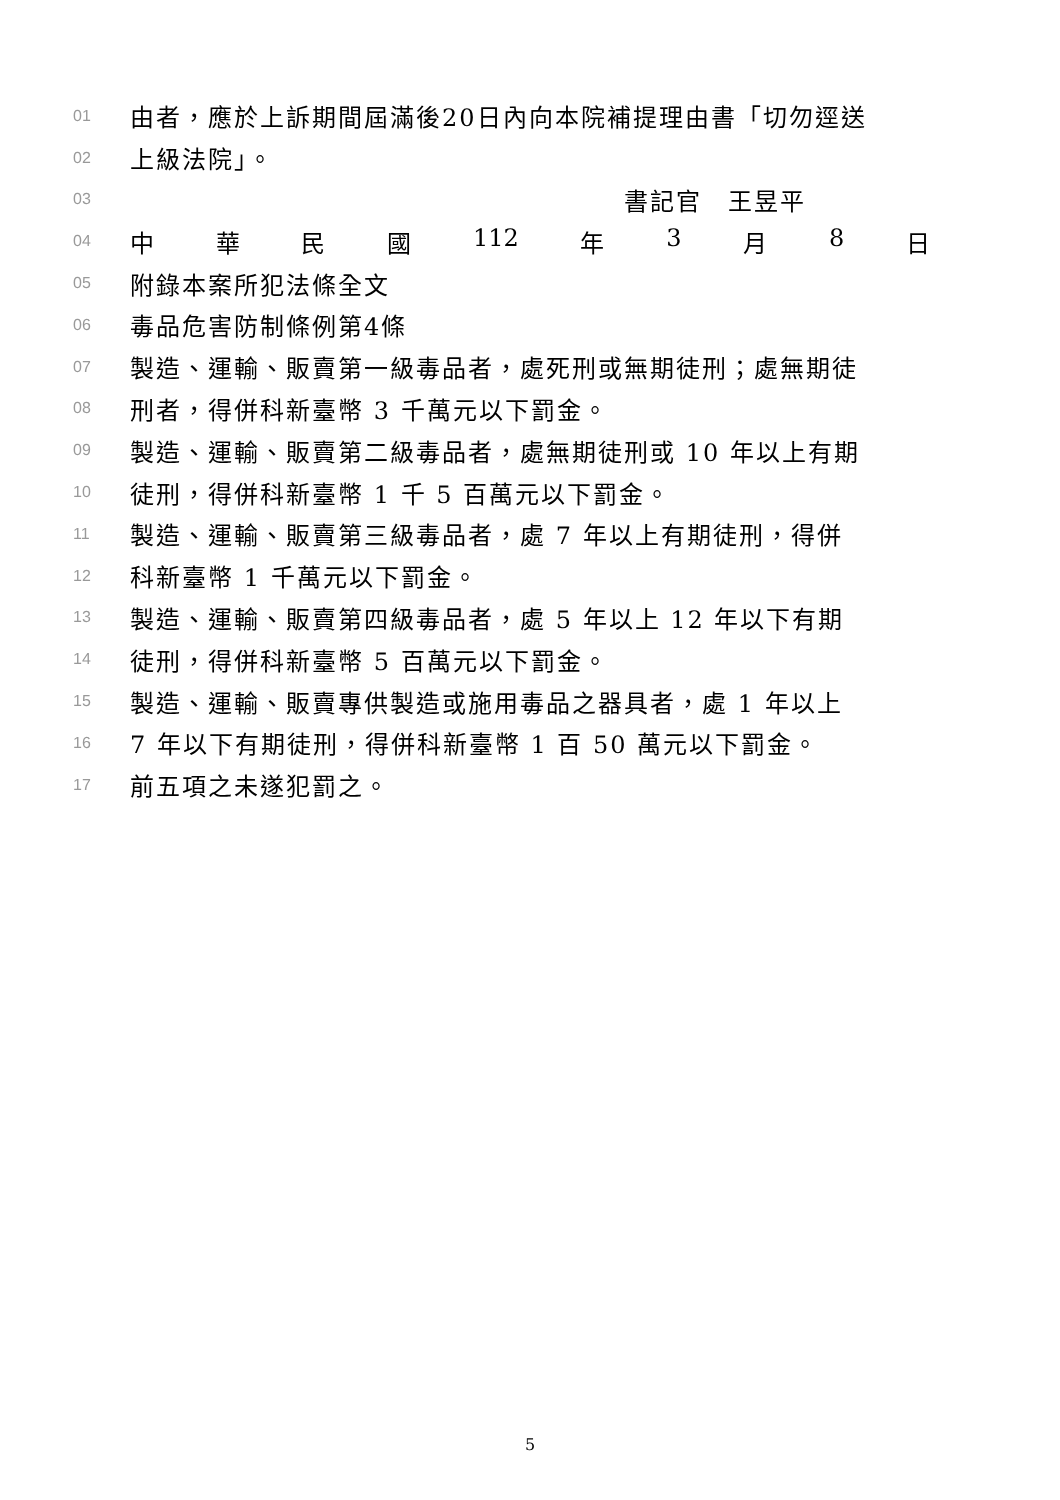01 由者，應於上訴期間屆滿後20日內向本院補提理由書「切勿逕送
02 上級法院」。
03 書記官　王昱平
04 中華民國 112 年 3 月 8 日
05 附錄本案所犯法條全文
06 毒品危害防制條例第4條
07 製造、運輸、販賣第一級毒品者，處死刑或無期徒刑；處無期徒
08 刑者，得併科新臺幣 3 千萬元以下罰金。
09 製造、運輸、販賣第二級毒品者，處無期徒刑或 10 年以上有期
10 徒刑，得併科新臺幣 1 千 5 百萬元以下罰金。
11 製造、運輸、販賣第三級毒品者，處 7 年以上有期徒刑，得併
12 科新臺幣 1 千萬元以下罰金。
13 製造、運輸、販賣第四級毒品者，處 5 年以上 12 年以下有期
14 徒刑，得併科新臺幣 5 百萬元以下罰金。
15 製造、運輸、販賣專供製造或施用毒品之器具者，處 1 年以上
16 7 年以下有期徒刑，得併科新臺幣 1 百 50 萬元以下罰金。
17 前五項之未遂犯罰之。
5